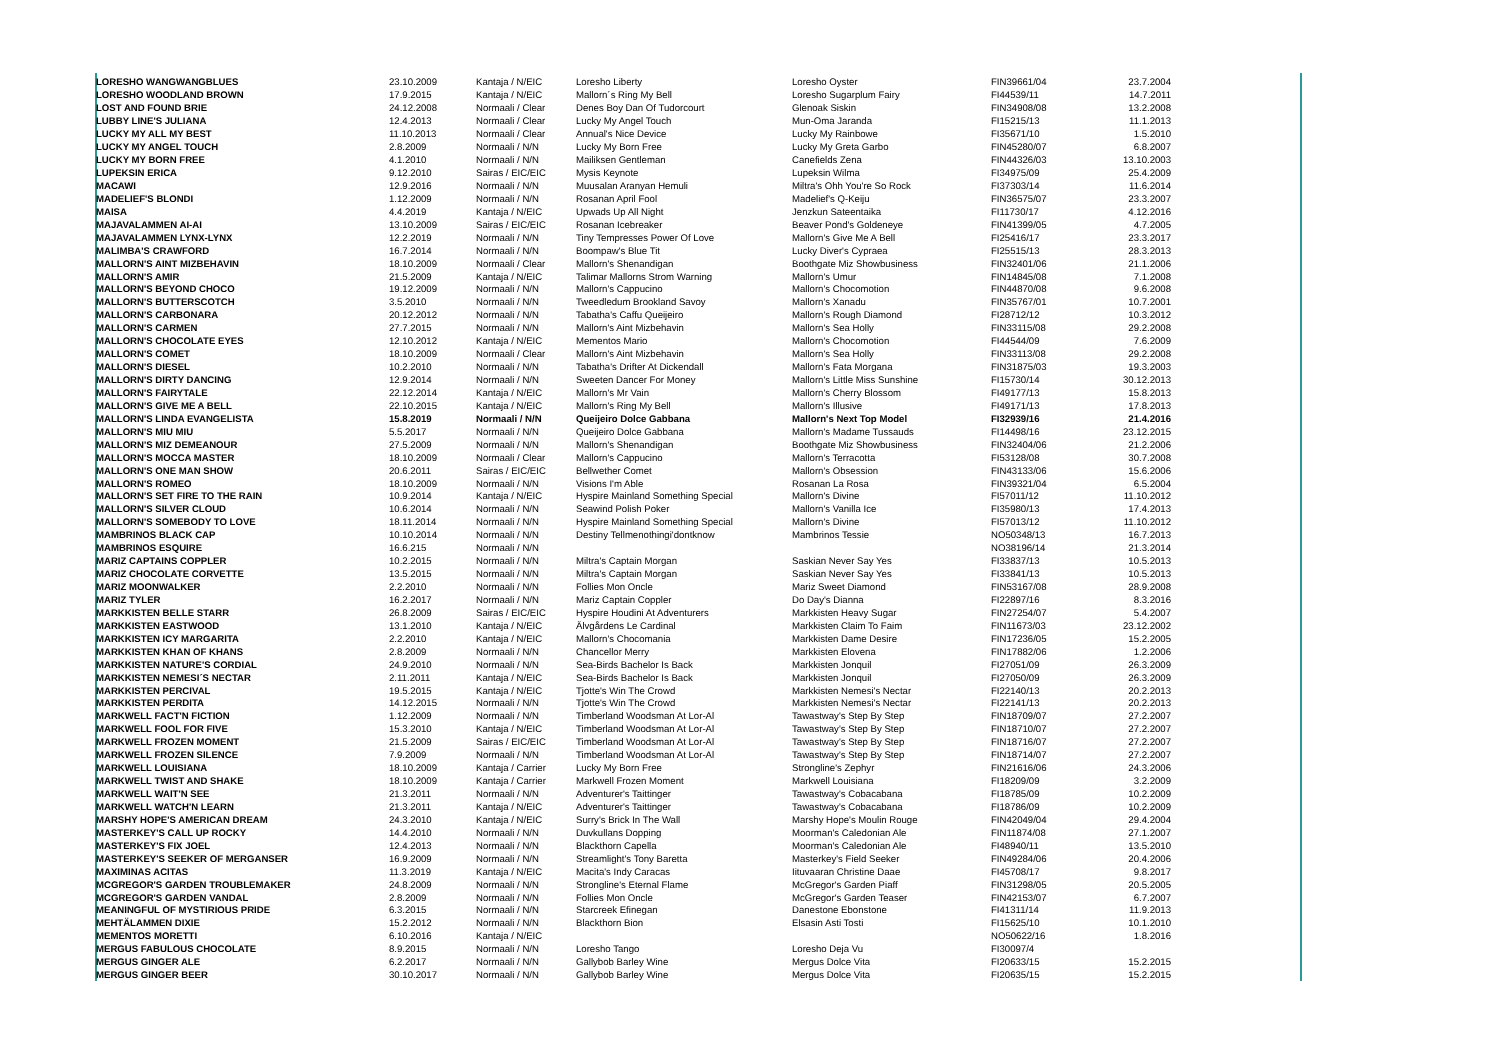| LORESHO WANGWANGBLUES | 23.10.2009 | Kantaja / N/EIC | Loresho Liberty | Loresho Oyster | FIN39661/04 | 23.7.2004 |
| LORESHO WOODLAND BROWN | 17.9.2015 | Kantaja / N/EIC | Mallorn´s Ring My Bell | Loresho Sugarplum Fairy | FI44539/11 | 14.7.2011 |
| LOST AND FOUND BRIE | 24.12.2008 | Normaali / Clear | Denes Boy Dan Of Tudorcourt | Glenoak Siskin | FIN34908/08 | 13.2.2008 |
| LUBBY LINE'S JULIANA | 12.4.2013 | Normaali / Clear | Lucky My Angel Touch | Mun-Oma Jaranda | FI15215/13 | 11.1.2013 |
| LUCKY MY ALL MY BEST | 11.10.2013 | Normaali / Clear | Annual's Nice Device | Lucky My Rainbowe | FI35671/10 | 1.5.2010 |
| LUCKY MY ANGEL TOUCH | 2.8.2009 | Normaali / N/N | Lucky My Born Free | Lucky My Greta Garbo | FIN45280/07 | 6.8.2007 |
| LUCKY MY BORN FREE | 4.1.2010 | Normaali / N/N | Mailiksen Gentleman | Canefields Zena | FIN44326/03 | 13.10.2003 |
| LUPEKSIN ERICA | 9.12.2010 | Sairas / EIC/EIC | Mysis Keynote | Lupeksin Wilma | FI34975/09 | 25.4.2009 |
| MACAWI | 12.9.2016 | Normaali / N/N | Muusalan Aranyan Hemuli | Miltra's Ohh You're So Rock | FI37303/14 | 11.6.2014 |
| MADELIEF'S BLONDI | 1.12.2009 | Normaali / N/N | Rosanan April Fool | Madelief's Q-Keiju | FIN36575/07 | 23.3.2007 |
| MAISA | 4.4.2019 | Kantaja / N/EIC | Upwads Up All Night | Jenzkun Sateentaika | FI11730/17 | 4.12.2016 |
| MAJAVALAMMEN AI-AI | 13.10.2009 | Sairas / EIC/EIC | Rosanan Icebreaker | Beaver Pond's Goldeneye | FIN41399/05 | 4.7.2005 |
| MAJAVALAMMEN LYNX-LYNX | 12.2.2019 | Normaali / N/N | Tiny Tempresses Power Of Love | Mallorn's Give Me A Bell | FI25416/17 | 23.3.2017 |
| MALIMBA'S CRAWFORD | 16.7.2014 | Normaali / N/N | Boompaw's Blue Tit | Lucky Diver's Cypraea | FI25515/13 | 28.3.2013 |
| MALLORN'S AINT MIZBEHAVIN | 18.10.2009 | Normaali / Clear | Mallorn's Shenandigan | Boothgate Miz Showbusiness | FIN32401/06 | 21.1.2006 |
| MALLORN'S AMIR | 21.5.2009 | Kantaja / N/EIC | Talimar Mallorns Strom Warning | Mallorn's Umur | FIN14845/08 | 7.1.2008 |
| MALLORN'S BEYOND CHOCO | 19.12.2009 | Normaali / N/N | Mallorn's Cappucino | Mallorn's Chocomotion | FIN44870/08 | 9.6.2008 |
| MALLORN'S BUTTERSCOTCH | 3.5.2010 | Normaali / N/N | Tweedledum Brookland Savoy | Mallorn's Xanadu | FIN35767/01 | 10.7.2001 |
| MALLORN'S CARBONARA | 20.12.2012 | Normaali / N/N | Tabatha's Caffu Queijeiro | Mallorn's Rough Diamond | FI28712/12 | 10.3.2012 |
| MALLORN'S CARMEN | 27.7.2015 | Normaali / N/N | Mallorn's Aint Mizbehavin | Mallorn's Sea Holly | FIN33115/08 | 29.2.2008 |
| MALLORN'S CHOCOLATE EYES | 12.10.2012 | Kantaja / N/EIC | Mementos Mario | Mallorn's Chocomotion | FI44544/09 | 7.6.2009 |
| MALLORN'S COMET | 18.10.2009 | Normaali / Clear | Mallorn's Aint Mizbehavin | Mallorn's Sea Holly | FIN33113/08 | 29.2.2008 |
| MALLORN'S DIESEL | 10.2.2010 | Normaali / N/N | Tabatha's Drifter At Dickendall | Mallorn's Fata Morgana | FIN31875/03 | 19.3.2003 |
| MALLORN'S DIRTY DANCING | 12.9.2014 | Normaali / N/N | Sweeten Dancer For Money | Mallorn's Little Miss Sunshine | FI15730/14 | 30.12.2013 |
| MALLORN'S FAIRYTALE | 22.12.2014 | Kantaja / N/EIC | Mallorn's Mr Vain | Mallorn's Cherry Blossom | FI49177/13 | 15.8.2013 |
| MALLORN'S GIVE ME A BELL | 22.10.2015 | Kantaja / N/EIC | Mallorn's Ring My Bell | Mallorn's Illusive | FI49171/13 | 17.8.2013 |
| MALLORN'S LINDA EVANGELISTA | 15.8.2019 | Normaali / N/N | Queijeiro Dolce Gabbana | Mallorn's Next Top Model | FI32939/16 | 21.4.2016 |
| MALLORN'S MIU MIU | 5.5.2017 | Normaali / N/N | Queijeiro Dolce Gabbana | Mallorn's Madame Tussauds | FI14498/16 | 23.12.2015 |
| MALLORN'S MIZ DEMEANOUR | 27.5.2009 | Normaali / N/N | Mallorn's Shenandigan | Boothgate Miz Showbusiness | FIN32404/06 | 21.2.2006 |
| MALLORN'S MOCCA MASTER | 18.10.2009 | Normaali / Clear | Mallorn's Cappucino | Mallorn's Terracotta | FI53128/08 | 30.7.2008 |
| MALLORN'S ONE MAN SHOW | 20.6.2011 | Sairas / EIC/EIC | Bellwether Comet | Mallorn's Obsession | FIN43133/06 | 15.6.2006 |
| MALLORN'S ROMEO | 18.10.2009 | Normaali / N/N | Visions I'm Able | Rosanan La Rosa | FIN39321/04 | 6.5.2004 |
| MALLORN'S SET FIRE TO THE RAIN | 10.9.2014 | Kantaja / N/EIC | Hyspire Mainland Something Special | Mallorn's Divine | FI57011/12 | 11.10.2012 |
| MALLORN'S SILVER CLOUD | 10.6.2014 | Normaali / N/N | Seawind Polish Poker | Mallorn's Vanilla Ice | FI35980/13 | 17.4.2013 |
| MALLORN'S SOMEBODY TO LOVE | 18.11.2014 | Normaali / N/N | Hyspire Mainland Something Special | Mallorn's Divine | FI57013/12 | 11.10.2012 |
| MAMBRINOS BLACK CAP | 10.10.2014 | Normaali / N/N | Destiny Tellmenothingi'dontknow | Mambrinos Tessie | NO50348/13 | 16.7.2013 |
| MAMBRINOS ESQUIRE | 16.6.215 | Normaali / N/N | | | NO38196/14 | 21.3.2014 |
| MARIZ CAPTAINS COPPLER | 10.2.2015 | Normaali / N/N | Miltra's Captain Morgan | Saskian Never Say Yes | FI33837/13 | 10.5.2013 |
| MARIZ CHOCOLATE CORVETTE | 13.5.2015 | Normaali / N/N | Miltra's Captain Morgan | Saskian Never Say Yes | FI33841/13 | 10.5.2013 |
| MARIZ MOONWALKER | 2.2.2010 | Normaali / N/N | Follies Mon Oncle | Mariz Sweet Diamond | FIN53167/08 | 28.9.2008 |
| MARIZ TYLER | 16.2.2017 | Normaali / N/N | Mariz Captain Coppler | Do Day's Dianna | FI22897/16 | 8.3.2016 |
| MARKKISTEN BELLE STARR | 26.8.2009 | Sairas / EIC/EIC | Hyspire Houdini At Adventurers | Markkisten Heavy Sugar | FIN27254/07 | 5.4.2007 |
| MARKKISTEN EASTWOOD | 13.1.2010 | Kantaja / N/EIC | Älvgårdens Le Cardinal | Markkisten Claim To Faim | FIN11673/03 | 23.12.2002 |
| MARKKISTEN ICY MARGARITA | 2.2.2010 | Kantaja / N/EIC | Mallorn's Chocomania | Markkisten Dame Desire | FIN17236/05 | 15.2.2005 |
| MARKKISTEN KHAN OF KHANS | 2.8.2009 | Normaali / N/N | Chancellor Merry | Markkisten Elovena | FIN17882/06 | 1.2.2006 |
| MARKKISTEN NATURE'S CORDIAL | 24.9.2010 | Normaali / N/N | Sea-Birds Bachelor Is Back | Markkisten Jonquil | FI27051/09 | 26.3.2009 |
| MARKKISTEN NEMESI´S NECTAR | 2.11.2011 | Kantaja / N/EIC | Sea-Birds Bachelor Is Back | Markkisten Jonquil | FI27050/09 | 26.3.2009 |
| MARKKISTEN PERCIVAL | 19.5.2015 | Kantaja / N/EIC | Tjotte's Win The Crowd | Markkisten Nemesi's Nectar | FI22140/13 | 20.2.2013 |
| MARKKISTEN PERDITA | 14.12.2015 | Normaali / N/N | Tjotte's Win The Crowd | Markkisten Nemesi's Nectar | FI22141/13 | 20.2.2013 |
| MARKWELL FACT'N FICTION | 1.12.2009 | Normaali / N/N | Timberland Woodsman At Lor-Al | Tawastway's Step By Step | FIN18709/07 | 27.2.2007 |
| MARKWELL FOOL FOR FIVE | 15.3.2010 | Kantaja / N/EIC | Timberland Woodsman At Lor-Al | Tawastway's Step By Step | FIN18710/07 | 27.2.2007 |
| MARKWELL FROZEN MOMENT | 21.5.2009 | Sairas / EIC/EIC | Timberland Woodsman At Lor-Al | Tawastway's Step By Step | FIN18716/07 | 27.2.2007 |
| MARKWELL FROZEN SILENCE | 7.9.2009 | Normaali / N/N | Timberland Woodsman At Lor-Al | Tawastway's Step By Step | FIN18714/07 | 27.2.2007 |
| MARKWELL LOUISIANA | 18.10.2009 | Kantaja / Carrier | Lucky My Born Free | Strongline's Zephyr | FIN21616/06 | 24.3.2006 |
| MARKWELL TWIST AND SHAKE | 18.10.2009 | Kantaja / Carrier | Markwell Frozen Moment | Markwell Louisiana | FI18209/09 | 3.2.2009 |
| MARKWELL WAIT'N SEE | 21.3.2011 | Normaali / N/N | Adventurer's Taittinger | Tawastway's Cobacabana | FI18785/09 | 10.2.2009 |
| MARKWELL WATCH'N LEARN | 21.3.2011 | Kantaja / N/EIC | Adventurer's Taittinger | Tawastway's Cobacabana | FI18786/09 | 10.2.2009 |
| MARSHY HOPE'S AMERICAN DREAM | 24.3.2010 | Kantaja / N/EIC | Surry's Brick In The Wall | Marshy Hope's Moulin Rouge | FIN42049/04 | 29.4.2004 |
| MASTERKEY'S CALL UP ROCKY | 14.4.2010 | Normaali / N/N | Duvkullans Dopping | Moorman's Caledonian Ale | FIN11874/08 | 27.1.2007 |
| MASTERKEY'S FIX JOEL | 12.4.2013 | Normaali / N/N | Blackthorn Capella | Moorman's Caledonian Ale | FI48940/11 | 13.5.2010 |
| MASTERKEY'S SEEKER OF MERGANSER | 16.9.2009 | Normaali / N/N | Streamlight's Tony Baretta | Masterkey's Field Seeker | FIN49284/06 | 20.4.2006 |
| MAXIMINAS ACITAS | 11.3.2019 | Kantaja / N/EIC | Macita's Indy Caracas | Iituvaaran Christine Daae | FI45708/17 | 9.8.2017 |
| MCGREGOR'S GARDEN TROUBLEMAKER | 24.8.2009 | Normaali / N/N | Strongline's Eternal Flame | McGregor's Garden Piaff | FIN31298/05 | 20.5.2005 |
| MCGREGOR'S GARDEN VANDAL | 2.8.2009 | Normaali / N/N | Follies Mon Oncle | McGregor's Garden Teaser | FIN42153/07 | 6.7.2007 |
| MEANINGFUL OF MYSTIRIOUS PRIDE | 6.3.2015 | Normaali / N/N | Starcreek Efinegan | Danestone Ebonstone | FI41311/14 | 11.9.2013 |
| MEHTÄLAMMEN DIXIE | 15.2.2012 | Normaali / N/N | Blackthorn Bion | Elsasin Asti Tosti | FI15625/10 | 10.1.2010 |
| MEMENTOS MORETTI | 6.10.2016 | Kantaja / N/EIC | | | NO50622/16 | 1.8.2016 |
| MERGUS FABULOUS CHOCOLATE | 8.9.2015 | Normaali / N/N | Loresho Tango | Loresho Deja Vu | FI30097/4 | |
| MERGUS GINGER ALE | 6.2.2017 | Normaali / N/N | Gallybob Barley Wine | Mergus Dolce Vita | FI20633/15 | 15.2.2015 |
| MERGUS GINGER BEER | 30.10.2017 | Normaali / N/N | Gallybob Barley Wine | Mergus Dolce Vita | FI20635/15 | 15.2.2015 |